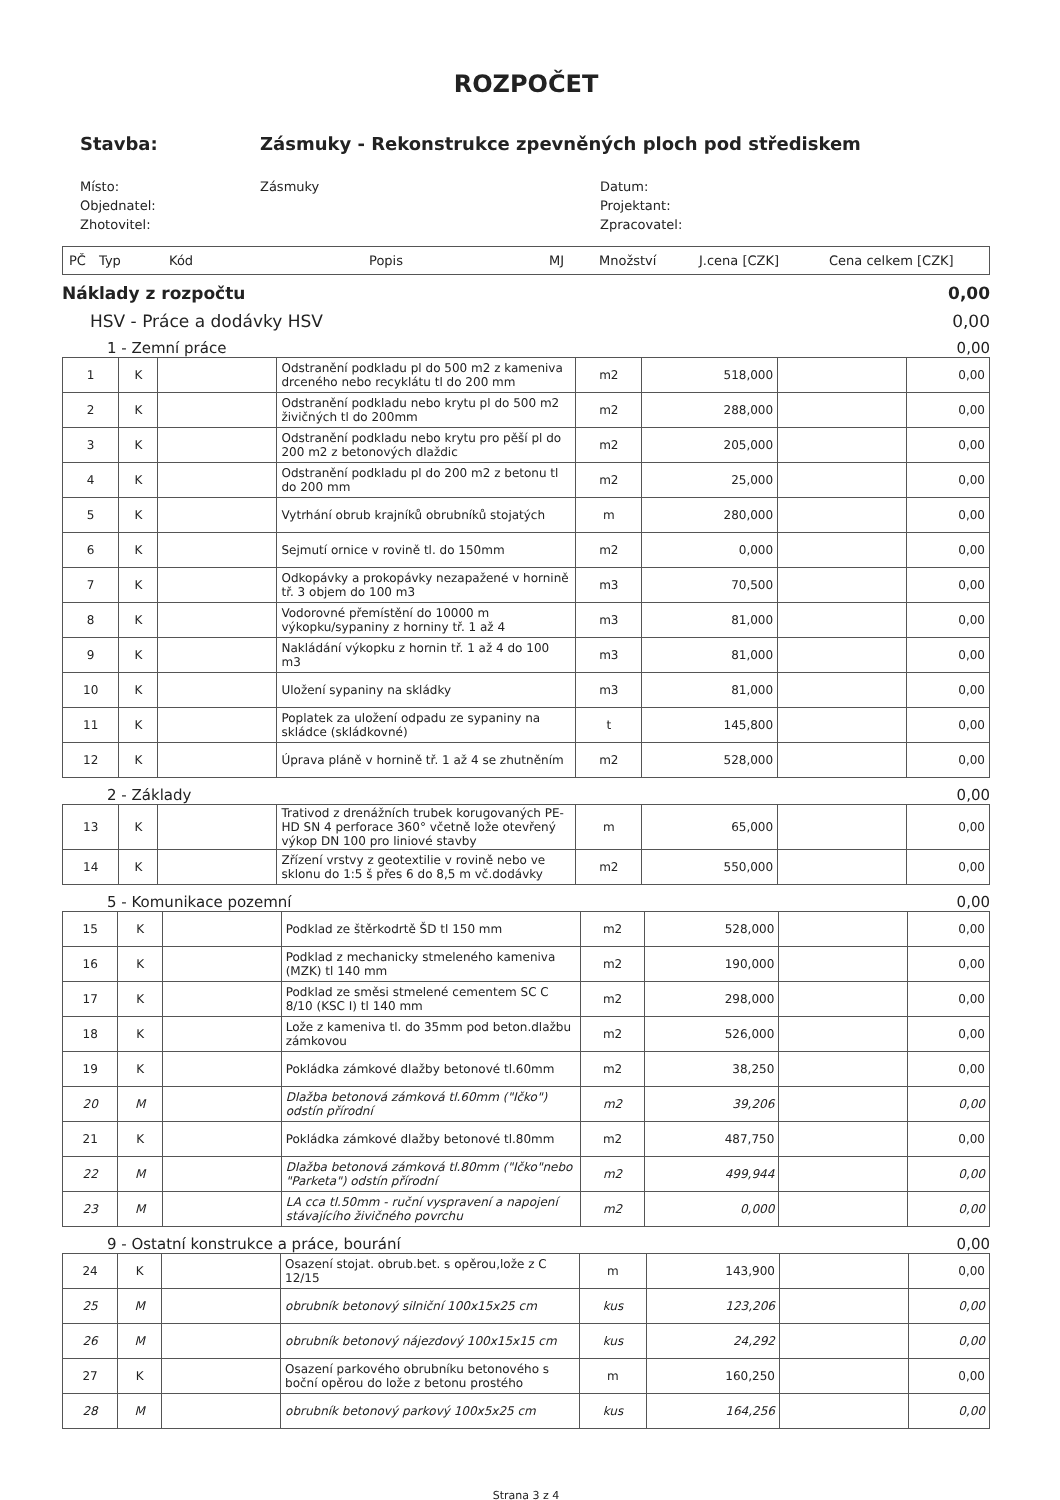ROZPOČET
Stavba: Zásmuky - Rekonstrukce zpevněných ploch pod střediskem
Místo:
Zásmuky
Datum:
Objednatel:
Projektant:
Zhotovitel:
Zpracovatel:
PČ Typ Kód Popis MJ Množství J.cena [CZK] Cena celkem [CZK]
Náklady z rozpočtu 0,00
HSV - Práce a dodávky HSV 0,00
1 - Zemní práce 0,00
| 1 | K | | Odstranění podkladu pl do 500 m2 z kameniva drceného nebo recyklátu tl do 200 mm | m2 | 518,000 | | 0,00 |
| 2 | K | | Odstranění podkladu nebo krytu pl do 500 m2 živičných tl do 200mm | m2 | 288,000 | | 0,00 |
| 3 | K | | Odstranění podkladu nebo krytu pro pěší pl do 200 m2 z betonových dlaždic | m2 | 205,000 | | 0,00 |
| 4 | K | | Odstranění podkladu pl do 200 m2 z betonu tl do 200 mm | m2 | 25,000 | | 0,00 |
| 5 | K | | Vytrhání obrub krajníků obrubníků stojatých | m | 280,000 | | 0,00 |
| 6 | K | | Sejmutí ornice v rovině tl. do 150mm | m2 | 0,000 | | 0,00 |
| 7 | K | | Odkopávky a prokopávky nezapažené v hornině tř. 3 objem do 100 m3 | m3 | 70,500 | | 0,00 |
| 8 | K | | Vodorovné přemístění do 10000 m výkopku/sypaniny z horniny tř. 1 až 4 | m3 | 81,000 | | 0,00 |
| 9 | K | | Nakládání výkopku z hornin tř. 1 až 4 do 100 m3 | m3 | 81,000 | | 0,00 |
| 10 | K | | Uložení sypaniny na skládky | m3 | 81,000 | | 0,00 |
| 11 | K | | Poplatek za uložení odpadu ze sypaniny na skládce (skládkovné) | t | 145,800 | | 0,00 |
| 12 | K | | Úprava pláně v hornině tř. 1 až 4 se zhutněním | m2 | 528,000 | | 0,00 |
2 - Základy 0,00
| 13 | K | | Trativod z drenážních trubek korugovaných PE-HD SN 4 perforace 360° včetně lože otevřený výkop DN 100 pro liniové stavby | m | 65,000 | | 0,00 |
| 14 | K | | Zřízení vrstvy z geotextilie v rovině nebo ve sklonu do 1:5 š přes 6 do 8,5 m vč.dodávky | m2 | 550,000 | | 0,00 |
5 - Komunikace pozemní 0,00
| 15 | K | | Podklad ze štěrkodrtě ŠD tl 150 mm | m2 | 528,000 | | 0,00 |
| 16 | K | | Podklad z mechanicky stmeleného kameniva (MZK) tl 140 mm | m2 | 190,000 | | 0,00 |
| 17 | K | | Podklad ze směsi stmelené cementem SC C 8/10 (KSC I) tl 140 mm | m2 | 298,000 | | 0,00 |
| 18 | K | | Lože z kameniva tl. do 35mm pod beton.dlažbu zámkovou | m2 | 526,000 | | 0,00 |
| 19 | K | | Pokládka zámkové dlažby betonové tl.60mm | m2 | 38,250 | | 0,00 |
| 20 | M | | Dlažba betonová zámková tl.60mm ("Ičko") odstín přírodní | m2 | 39,206 | | 0,00 |
| 21 | K | | Pokládka zámkové dlažby betonové tl.80mm | m2 | 487,750 | | 0,00 |
| 22 | M | | Dlažba betonová zámková tl.80mm ("Ičko"nebo "Parketa") odstín přírodní | m2 | 499,944 | | 0,00 |
| 23 | M | | LA cca tl.50mm - ruční vyspravení a napojení stávajícího živičného povrchu | m2 | 0,000 | | 0,00 |
9 - Ostatní konstrukce a práce, bourání 0,00
| 24 | K | | Osazení stojat. obrub.bet. s opěrou,lože z C 12/15 | m | 143,900 | | 0,00 |
| 25 | M | | obrubník betonový silniční 100x15x25 cm | kus | 123,206 | | 0,00 |
| 26 | M | | obrubník betonový nájezdový 100x15x15 cm | kus | 24,292 | | 0,00 |
| 27 | K | | Osazení parkového obrubníku betonového s boční opěrou do lože z betonu prostého | m | 160,250 | | 0,00 |
| 28 | M | | obrubník betonový parkový 100x5x25 cm | kus | 164,256 | | 0,00 |
Strana 3 z 4